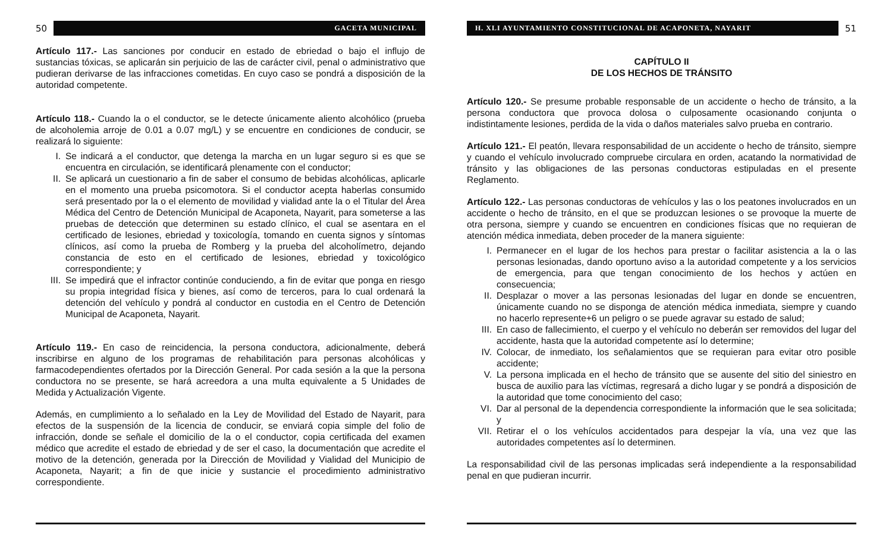50
GACETA MUNICIPAL
Artículo 117.- Las sanciones por conducir en estado de ebriedad o bajo el influjo de sustancias tóxicas, se aplicarán sin perjuicio de las de carácter civil, penal o administrativo que pudieran derivarse de las infracciones cometidas. En cuyo caso se pondrá a disposición de la autoridad competente.
Artículo 118.- Cuando la o el conductor, se le detecte únicamente aliento alcohólico (prueba de alcoholemia arroje de 0.01 a 0.07 mg/L) y se encuentre en condiciones de conducir, se realizará lo siguiente:
I. Se indicará a el conductor, que detenga la marcha en un lugar seguro si es que se encuentra en circulación, se identificará plenamente con el conductor;
II. Se aplicará un cuestionario a fin de saber el consumo de bebidas alcohólicas, aplicarle en el momento una prueba psicomotora. Si el conductor acepta haberlas consumido será presentado por la o el elemento de movilidad y vialidad ante la o el Titular del Área Médica del Centro de Detención Municipal de Acaponeta, Nayarit, para someterse a las pruebas de detección que determinen su estado clínico, el cual se asentara en el certificado de lesiones, ebriedad y toxicología, tomando en cuenta signos y síntomas clínicos, así como la prueba de Romberg y la prueba del alcoholímetro, dejando constancia de esto en el certificado de lesiones, ebriedad y toxicológico correspondiente; y
III. Se impedirá que el infractor continúe conduciendo, a fin de evitar que ponga en riesgo su propia integridad física y bienes, así como de terceros, para lo cual ordenará la detención del vehículo y pondrá al conductor en custodia en el Centro de Detención Municipal de Acaponeta, Nayarit.
Artículo 119.- En caso de reincidencia, la persona conductora, adicionalmente, deberá inscribirse en alguno de los programas de rehabilitación para personas alcohólicas y farmacodependientes ofertados por la Dirección General. Por cada sesión a la que la persona conductora no se presente, se hará acreedora a una multa equivalente a 5 Unidades de Medida y Actualización Vigente.
Además, en cumplimiento a lo señalado en la Ley de Movilidad del Estado de Nayarit, para efectos de la suspensión de la licencia de conducir, se enviará copia simple del folio de infracción, donde se señale el domicilio de la o el conductor, copia certificada del examen médico que acredite el estado de ebriedad y de ser el caso, la documentación que acredite el motivo de la detención, generada por la Dirección de Movilidad y Vialidad del Municipio de Acaponeta, Nayarit; a fin de que inicie y sustancie el procedimiento administrativo correspondiente.
H. XLI AYUNTAMIENTO CONSTITUCIONAL DE ACAPONETA, NAYARIT
51
CAPÍTULO II
DE LOS HECHOS DE TRÁNSITO
Artículo 120.- Se presume probable responsable de un accidente o hecho de tránsito, a la persona conductora que provoca dolosa o culposamente ocasionando conjunta o indistintamente lesiones, perdida de la vida o daños materiales salvo prueba en contrario.
Artículo 121.- El peatón, llevara responsabilidad de un accidente o hecho de tránsito, siempre y cuando el vehículo involucrado compruebe circulara en orden, acatando la normatividad de tránsito y las obligaciones de las personas conductoras estipuladas en el presente Reglamento.
Artículo 122.- Las personas conductoras de vehículos y las o los peatones involucrados en un accidente o hecho de tránsito, en el que se produzcan lesiones o se provoque la muerte de otra persona, siempre y cuando se encuentren en condiciones físicas que no requieran de atención médica inmediata, deben proceder de la manera siguiente:
I. Permanecer en el lugar de los hechos para prestar o facilitar asistencia a la o las personas lesionadas, dando oportuno aviso a la autoridad competente y a los servicios de emergencia, para que tengan conocimiento de los hechos y actúen en consecuencia;
II. Desplazar o mover a las personas lesionadas del lugar en donde se encuentren, únicamente cuando no se disponga de atención médica inmediata, siempre y cuando no hacerlo represente+6 un peligro o se puede agravar su estado de salud;
III. En caso de fallecimiento, el cuerpo y el vehículo no deberán ser removidos del lugar del accidente, hasta que la autoridad competente así lo determine;
IV. Colocar, de inmediato, los señalamientos que se requieran para evitar otro posible accidente;
V. La persona implicada en el hecho de tránsito que se ausente del sitio del siniestro en busca de auxilio para las víctimas, regresará a dicho lugar y se pondrá a disposición de la autoridad que tome conocimiento del caso;
VI. Dar al personal de la dependencia correspondiente la información que le sea solicitada; y
VII. Retirar el o los vehículos accidentados para despejar la vía, una vez que las autoridades competentes así lo determinen.
La responsabilidad civil de las personas implicadas será independiente a la responsabilidad penal en que pudieran incurrir.